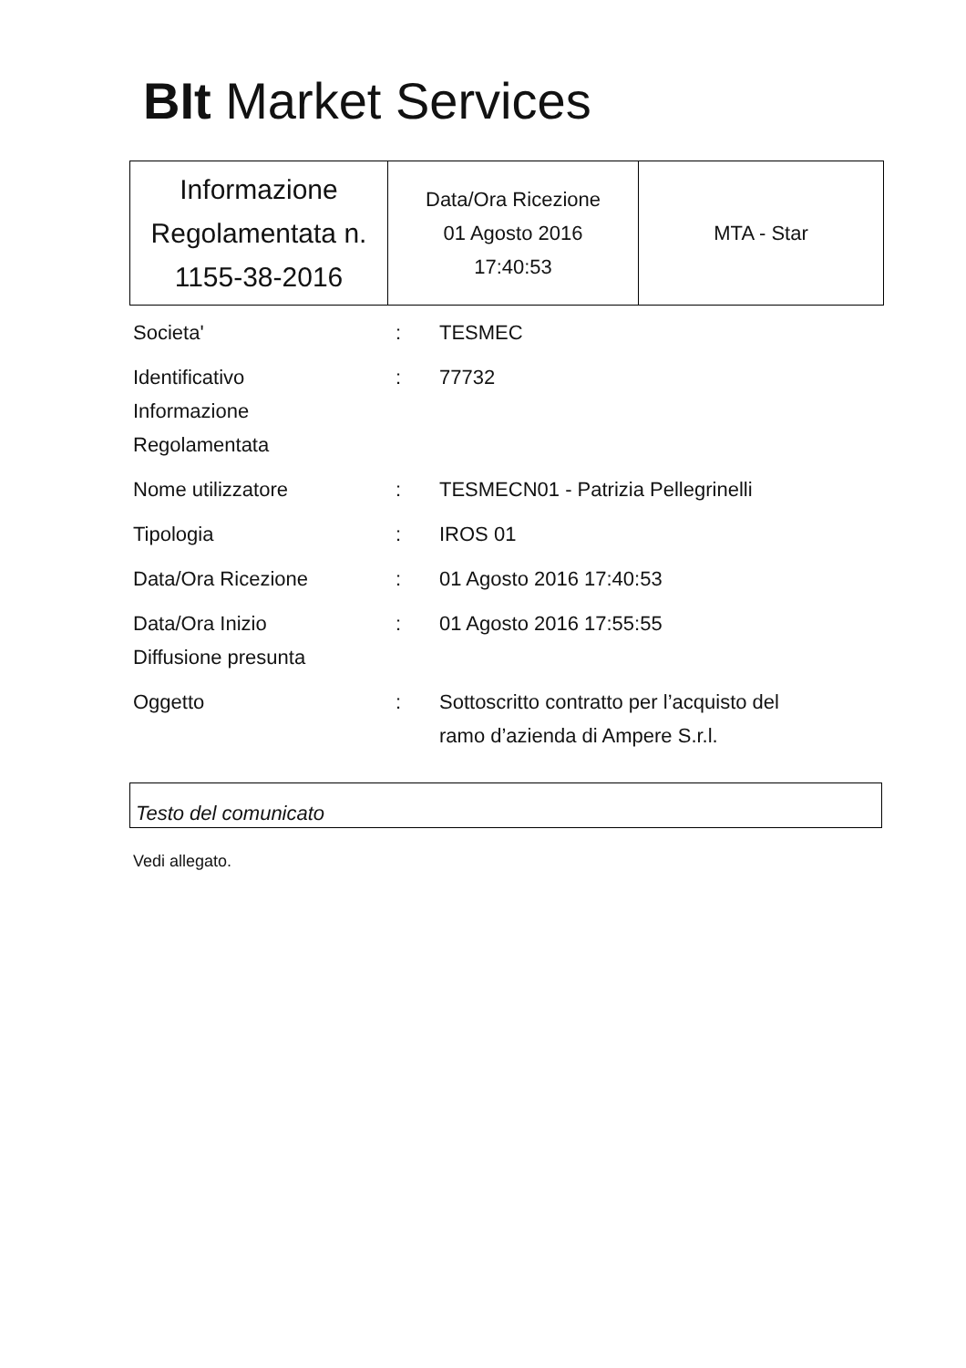BIt Market Services
| Informazione Regolamentata n. 1155-38-2016 | Data/Ora Ricezione 01 Agosto 2016 17:40:53 | MTA - Star |
| Societa' | : | TESMEC |
| Identificativo Informazione Regolamentata | : | 77732 |
| Nome utilizzatore | : | TESMECN01 - Patrizia Pellegrinelli |
| Tipologia | : | IROS 01 |
| Data/Ora Ricezione | : | 01 Agosto 2016 17:40:53 |
| Data/Ora Inizio Diffusione presunta | : | 01 Agosto 2016 17:55:55 |
| Oggetto | : | Sottoscritto contratto per l’acquisto del ramo d’azienda di Ampere S.r.l. |
Testo del comunicato
Vedi allegato.